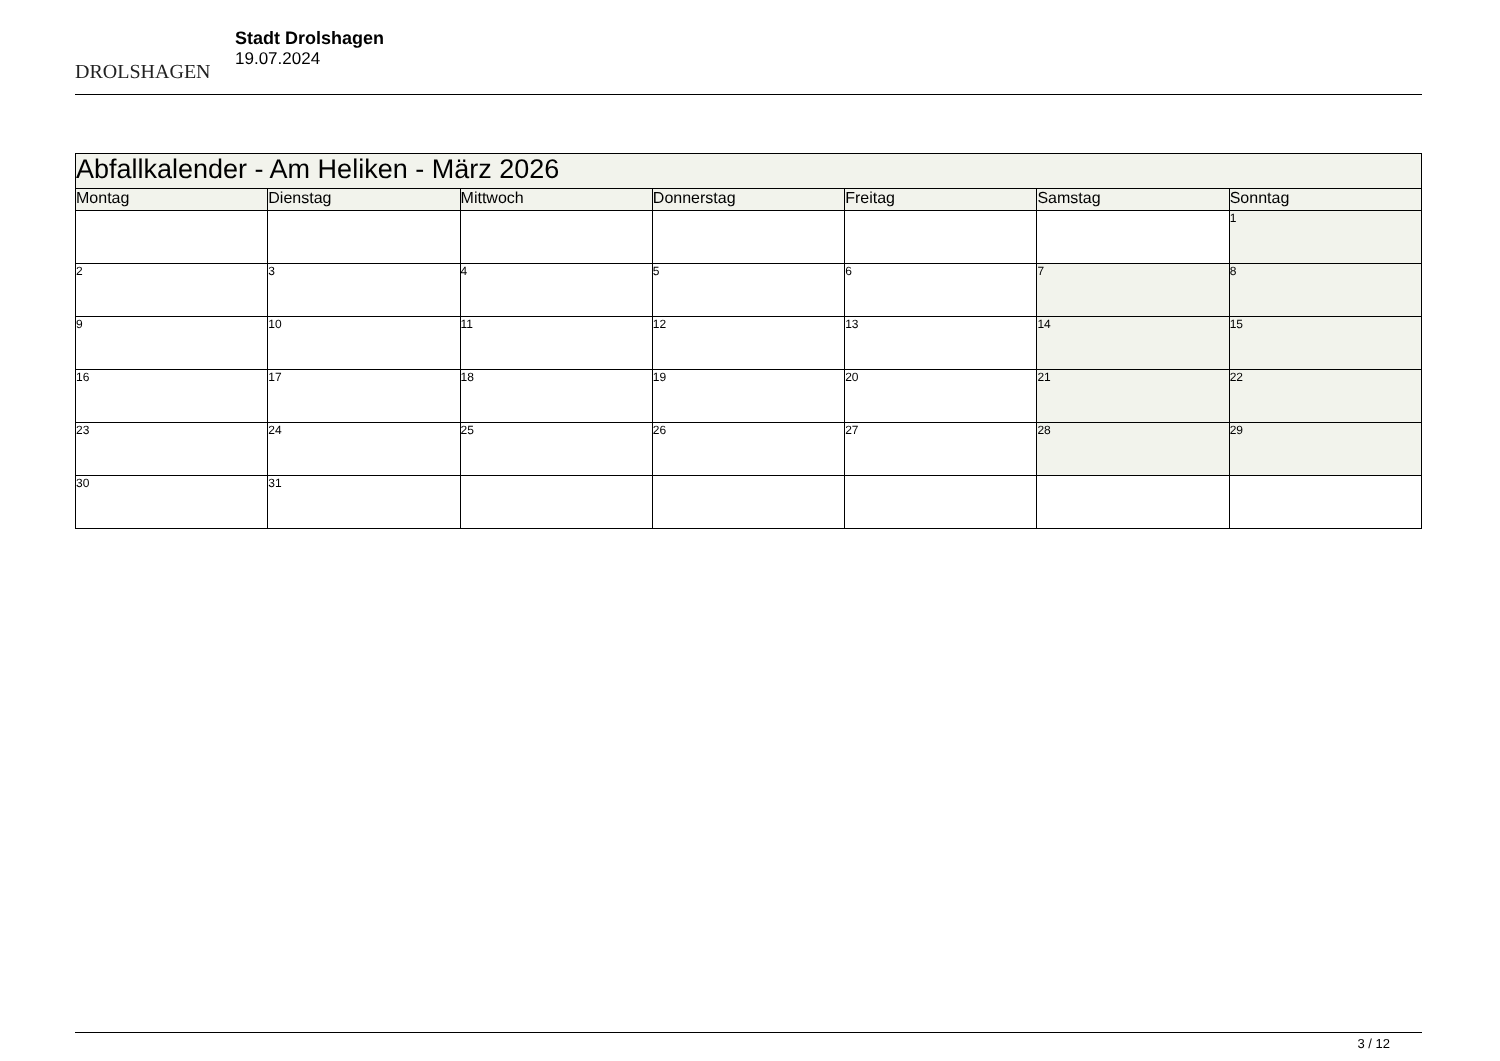DROLSHAGEN
Stadt Drolshagen
19.07.2024
| Abfallkalender - Am Heliken - März 2026 | | | | | | |
| --- | --- | --- | --- | --- | --- | --- |
| Montag | Dienstag | Mittwoch | Donnerstag | Freitag | Samstag | Sonntag |
| | | | | | | 1 |
| 2 | 3 | 4 | 5 | 6 | 7 | 8 |
| 9 | 10 | 11 | 12 | 13 | 14 | 15 |
| 16 | 17 | 18 | 19 | 20 | 21 | 22 |
| 23 | 24 | 25 | 26 | 27 | 28 | 29 |
| 30 | 31 | | | | | |
3 / 12